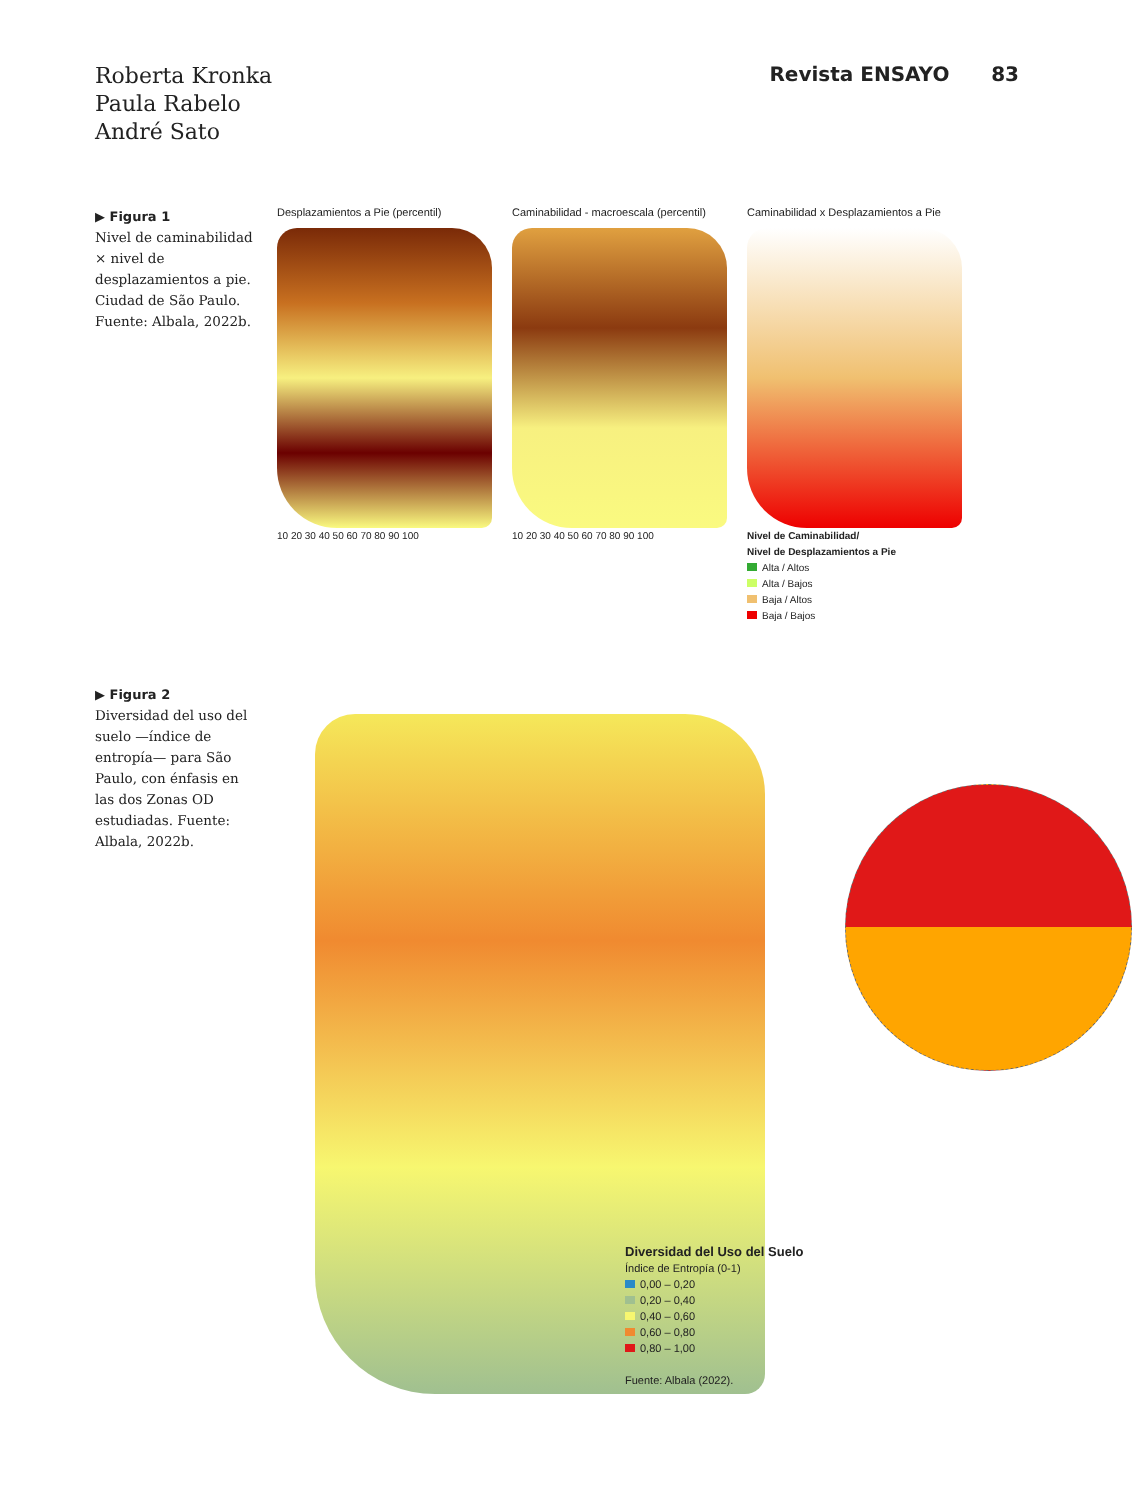Roberta Kronka
Paula Rabelo
André Sato
Revista ENSAYO 83
▶ Figura 1
Nivel de caminabilidad × nivel de desplazamientos a pie. Ciudad de São Paulo. Fuente: Albala, 2022b.
Desplazamientos a Pie (percentil)
10 20 30 40 50 60 70 80 90 100
Caminabilidad - macroescala (percentil)
10 20 30 40 50 60 70 80 90 100
Caminabilidad x Desplazamientos a Pie
Nivel de Caminabilidad/
Nivel de Desplazamientos a Pie
Alta / Altos
Alta / Bajos
Baja / Altos
Baja / Bajos
▶ Figura 2
Diversidad del uso del suelo —índice de entropía— para São Paulo, con énfasis en las dos Zonas OD estudiadas. Fuente: Albala, 2022b.
Diversidad del Uso del Suelo
Índice de Entropía (0-1)
0,00 – 0,20
0,20 – 0,40
0,40 – 0,60
0,60 – 0,80
0,80 – 1,00
Fuente: Albala (2022).